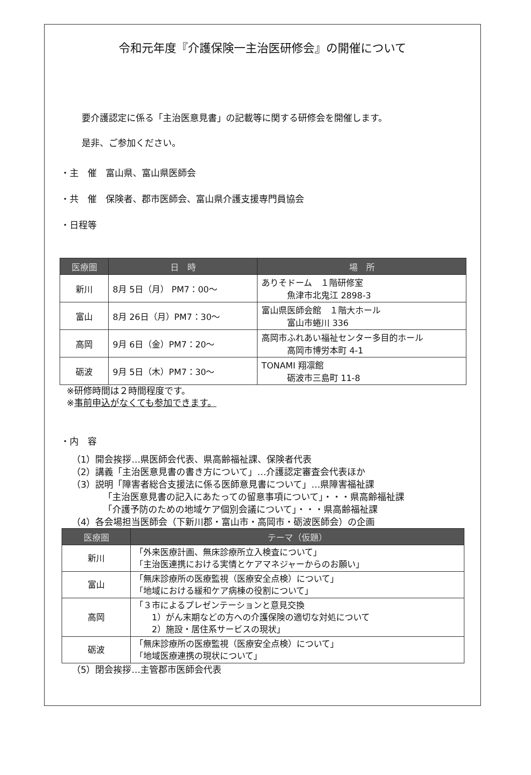令和元年度『介護保険一主治医研修会』の開催について
要介護認定に係る「主治医意見書」の記載等に関する研修会を開催します。
是非、ご参加ください。
・主　催　富山県、富山県医師会
・共　催　保険者、郡市医師会、富山県介護支援専門員協会
・日程等
| 医療圏 | 日 時 | 場 所 |
| --- | --- | --- |
| 新川 | 8月 5日（月） PM7：00～ | ありそドーム １階研修室 魚津市北鬼江 2898-3 |
| 富山 | 8月 26日（月）PM7：30～ | 富山県医師会館 １階大ホール 富山市蜷川 336 |
| 高岡 | 9月 6日（金）PM7：20～ | 高岡市ふれあい福祉センター多目的ホール 高岡市博労本町 4-1 |
| 砺波 | 9月 5日（木）PM7：30～ | TONAMI 翔凛館 砺波市三島町 11-8 |
※研修時間は２時間程度です。
※事前申込がなくても参加できます。
・内　容
（1）開会挨拶…県医師会代表、県高齢福祉課、保険者代表
（2）講義「主治医意見書の書き方について」…介護認定審査会代表ほか
（3）説明「障害者総合支援法に係る医師意見書について」…県障害福祉課
　　　　「主治医意見書の記入にあたっての留意事項について」・・・県高齢福祉課
　　　　「介護予防のための地域ケア個別会議について」・・・県高齢福祉課
（4）各会場担当医師会（下新川郡・富山市・高岡市・砺波医師会）の企画
| 医療圏 | テーマ（仮題） |
| --- | --- |
| 新川 | 「外来医療計画、無床診療所立入検査について」 「主治医連携における実情とケアマネジャーからのお願い」 |
| 富山 | 「無床診療所の医療監視（医療安全点検）について」 「地域における緩和ケア病棟の役割について」 |
| 高岡 | 「３市によるプレゼンテーションと意見交換 1）がん末期などの方への介護保険の適切な対処について 2）施設・居住系サービスの現状」 |
| 砺波 | 「無床診療所の医療監視（医療安全点検）について」 「地域医療連携の現状について」 |
（5）閉会挨拶…主管郡市医師会代表